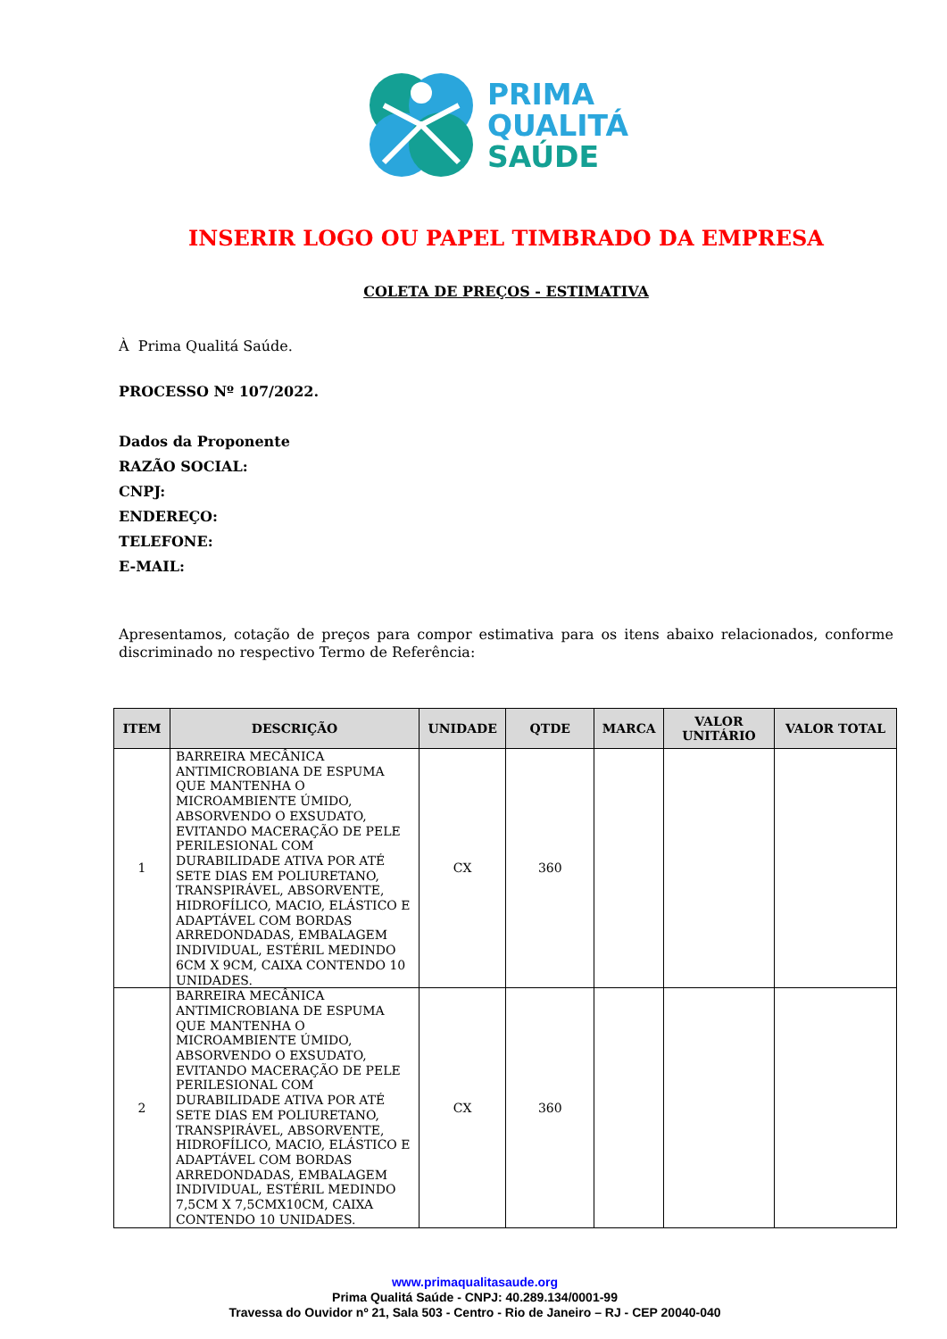PRIMA
QUALITÁ
SAÚDE
INSERIR LOGO OU PAPEL TIMBRADO DA EMPRESA
COLETA DE PREÇOS - ESTIMATIVA
À Prima Qualitá Saúde.
PROCESSO Nº 107/2022.
Dados da Proponente
RAZÃO SOCIAL:
CNPJ:
ENDEREÇO:
TELEFONE:
E-MAIL:
Apresentamos, cotação de preços para compor estimativa para os itens abaixo relacionados, conforme discriminado no respectivo Termo de Referência:
| ITEM | DESCRIÇÃO | UNIDADE | QTDE | MARCA | VALOR UNITÁRIO | VALOR TOTAL |
| --- | --- | --- | --- | --- | --- | --- |
| 1 | BARREIRA MECÂNICA ANTIMICROBIANA DE ESPUMA QUE MANTENHA O MICROAMBIENTE ÚMIDO, ABSORVENDO O EXSUDATO, EVITANDO MACERAÇÃO DE PELE PERILESIONAL COM DURABILIDADE ATIVA POR ATÉ SETE DIAS EM POLIURETANO, TRANSPIRÁVEL, ABSORVENTE, HIDROFÍLICO, MACIO, ELÁSTICO E ADAPTÁVEL COM BORDAS ARREDONDADAS, EMBALAGEM INDIVIDUAL, ESTÉRIL MEDINDO 6CM X 9CM, CAIXA CONTENDO 10 UNIDADES. | CX | 360 | | | |
| 2 | BARREIRA MECÂNICA ANTIMICROBIANA DE ESPUMA QUE MANTENHA O MICROAMBIENTE ÚMIDO, ABSORVENDO O EXSUDATO, EVITANDO MACERAÇÃO DE PELE PERILESIONAL COM DURABILIDADE ATIVA POR ATÉ SETE DIAS EM POLIURETANO, TRANSPIRÁVEL, ABSORVENTE, HIDROFÍLICO, MACIO, ELÁSTICO E ADAPTÁVEL COM BORDAS ARREDONDADAS, EMBALAGEM INDIVIDUAL, ESTÉRIL MEDINDO 7,5CM X 7,5CMX10CM, CAIXA CONTENDO 10 UNIDADES. | CX | 360 | | | |
www.primaqualitasaude.org
Prima Qualitá Saúde - CNPJ: 40.289.134/0001-99
Travessa do Ouvidor nº 21, Sala 503 - Centro - Rio de Janeiro – RJ - CEP 20040-040